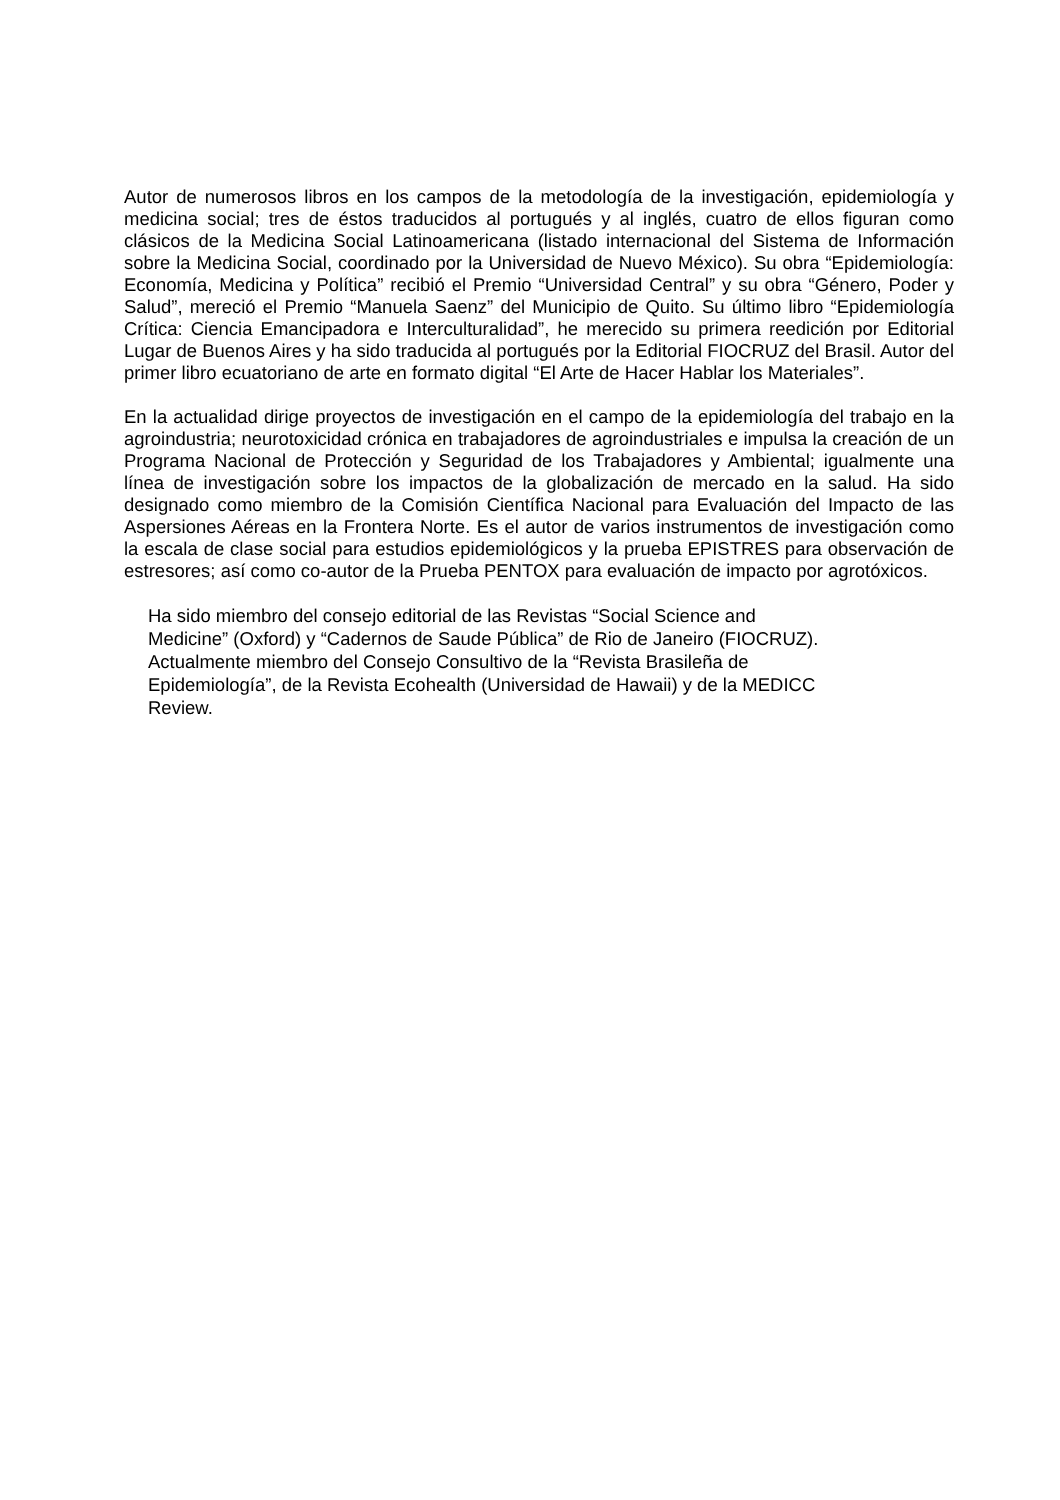Autor de numerosos libros en los campos de la metodología de la investigación, epidemiología y medicina social; tres de éstos traducidos al portugués y al inglés, cuatro de ellos figuran como clásicos de la Medicina Social Latinoamericana (listado internacional del Sistema de Información sobre la Medicina Social, coordinado por la Universidad de Nuevo México). Su obra “Epidemiología: Economía, Medicina y Política” recibió el Premio “Universidad Central” y su obra “Género, Poder y Salud”, mereció el Premio “Manuela Saenz” del Municipio de Quito. Su último libro “Epidemiología Crítica: Ciencia Emancipadora e Interculturalidad”, he merecido su primera reedición por Editorial Lugar de Buenos Aires y ha sido traducida al portugués por la Editorial FIOCRUZ del Brasil. Autor del primer libro ecuatoriano de arte en formato digital “El Arte de Hacer Hablar los Materiales”.
En la actualidad dirige proyectos de investigación en el campo de la epidemiología del trabajo en la agroindustria; neurotoxicidad crónica en trabajadores de agroindustriales e impulsa la creación de un Programa Nacional de Protección y Seguridad de los Trabajadores y Ambiental; igualmente una línea de investigación sobre los impactos de la globalización de mercado en la salud. Ha sido designado como miembro de la Comisión Científica Nacional para Evaluación del Impacto de las Aspersiones Aéreas en la Frontera Norte. Es el autor de varios instrumentos de investigación como la escala de clase social para estudios epidemiológicos y la prueba EPISTRES para observación de estresores; así como co-autor de la Prueba PENTOX para evaluación de impacto por agrotóxicos.
Ha sido miembro del consejo editorial de las Revistas “Social Science and
Medicine” (Oxford) y “Cadernos de Saude Pública” de Rio de Janeiro (FIOCRUZ).
Actualmente miembro del Consejo Consultivo de la “Revista Brasileña de
Epidemiología”, de la Revista Ecohealth (Universidad de Hawaii) y de la MEDICC
Review.